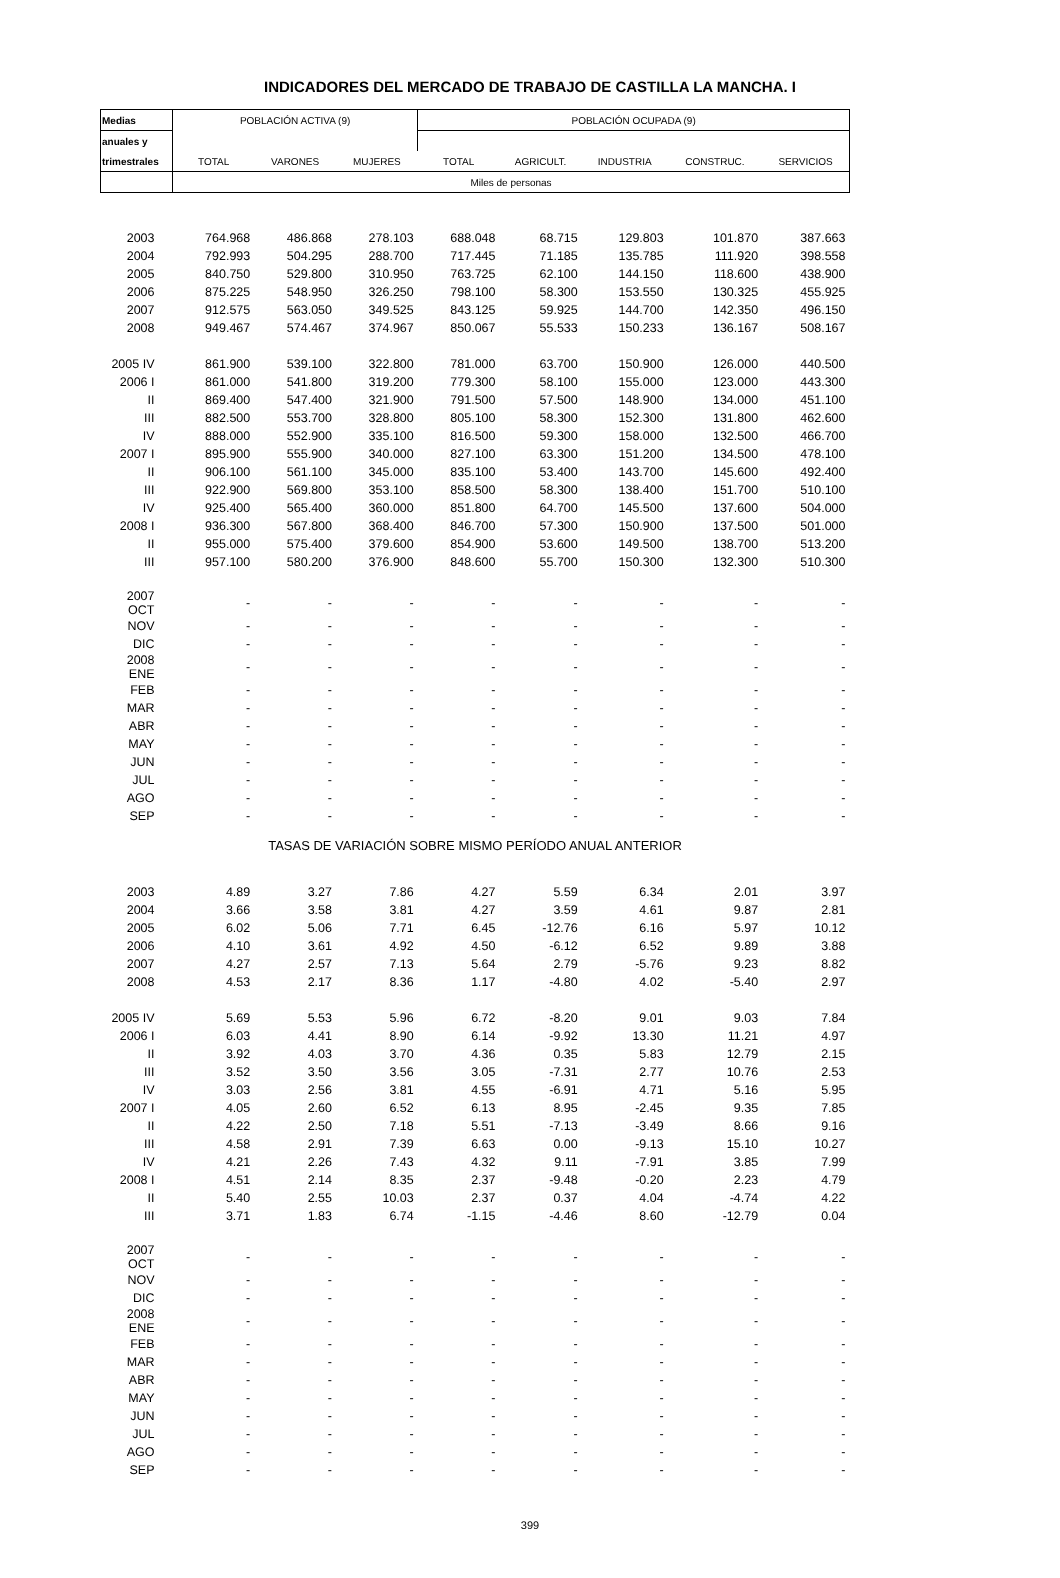INDICADORES DEL MERCADO DE TRABAJO DE CASTILLA LA MANCHA. I
| Medias | POBLACIÓN ACTIVA (9) | | | POBLACIÓN OCUPADA (9) | | | | |
| --- | --- | --- | --- | --- | --- | --- | --- | --- |
| anuales y | | | | | | | | |
| trimestrales | TOTAL | VARONES | MUJERES | TOTAL | AGRICULT. | INDUSTRIA | CONSTRUC. | SERVICIOS |
| | Miles de personas | | | | | | | |
| 2003 | 764.968 | 486.868 | 278.103 | 688.048 | 68.715 | 129.803 | 101.870 | 387.663 |
| 2004 | 792.993 | 504.295 | 288.700 | 717.445 | 71.185 | 135.785 | 111.920 | 398.558 |
| 2005 | 840.750 | 529.800 | 310.950 | 763.725 | 62.100 | 144.150 | 118.600 | 438.900 |
| 2006 | 875.225 | 548.950 | 326.250 | 798.100 | 58.300 | 153.550 | 130.325 | 455.925 |
| 2007 | 912.575 | 563.050 | 349.525 | 843.125 | 59.925 | 144.700 | 142.350 | 496.150 |
| 2008 | 949.467 | 574.467 | 374.967 | 850.067 | 55.533 | 150.233 | 136.167 | 508.167 |
| 2005 IV | 861.900 | 539.100 | 322.800 | 781.000 | 63.700 | 150.900 | 126.000 | 440.500 |
| 2006 I | 861.000 | 541.800 | 319.200 | 779.300 | 58.100 | 155.000 | 123.000 | 443.300 |
| II | 869.400 | 547.400 | 321.900 | 791.500 | 57.500 | 148.900 | 134.000 | 451.100 |
| III | 882.500 | 553.700 | 328.800 | 805.100 | 58.300 | 152.300 | 131.800 | 462.600 |
| IV | 888.000 | 552.900 | 335.100 | 816.500 | 59.300 | 158.000 | 132.500 | 466.700 |
| 2007 I | 895.900 | 555.900 | 340.000 | 827.100 | 63.300 | 151.200 | 134.500 | 478.100 |
| II | 906.100 | 561.100 | 345.000 | 835.100 | 53.400 | 143.700 | 145.600 | 492.400 |
| III | 922.900 | 569.800 | 353.100 | 858.500 | 58.300 | 138.400 | 151.700 | 510.100 |
| IV | 925.400 | 565.400 | 360.000 | 851.800 | 64.700 | 145.500 | 137.600 | 504.000 |
| 2008 I | 936.300 | 567.800 | 368.400 | 846.700 | 57.300 | 150.900 | 137.500 | 501.000 |
| II | 955.000 | 575.400 | 379.600 | 854.900 | 53.600 | 149.500 | 138.700 | 513.200 |
| III | 957.100 | 580.200 | 376.900 | 848.600 | 55.700 | 150.300 | 132.300 | 510.300 |
| 2007 OCT | - | - | - | - | - | - | - | - |
| NOV | - | - | - | - | - | - | - | - |
| DIC | - | - | - | - | - | - | - | - |
| 2008 ENE | - | - | - | - | - | - | - | - |
| FEB | - | - | - | - | - | - | - | - |
| MAR | - | - | - | - | - | - | - | - |
| ABR | - | - | - | - | - | - | - | - |
| MAY | - | - | - | - | - | - | - | - |
| JUN | - | - | - | - | - | - | - | - |
| JUL | - | - | - | - | - | - | - | - |
| AGO | - | - | - | - | - | - | - | - |
| SEP | - | - | - | - | - | - | - | - |
| TASAS DE VARIACIÓN SOBRE MISMO PERÍODO ANUAL ANTERIOR | | | | | | | | |
| 2003 | 4.89 | 3.27 | 7.86 | 4.27 | 5.59 | 6.34 | 2.01 | 3.97 |
| 2004 | 3.66 | 3.58 | 3.81 | 4.27 | 3.59 | 4.61 | 9.87 | 2.81 |
| 2005 | 6.02 | 5.06 | 7.71 | 6.45 | -12.76 | 6.16 | 5.97 | 10.12 |
| 2006 | 4.10 | 3.61 | 4.92 | 4.50 | -6.12 | 6.52 | 9.89 | 3.88 |
| 2007 | 4.27 | 2.57 | 7.13 | 5.64 | 2.79 | -5.76 | 9.23 | 8.82 |
| 2008 | 4.53 | 2.17 | 8.36 | 1.17 | -4.80 | 4.02 | -5.40 | 2.97 |
| 2005 IV | 5.69 | 5.53 | 5.96 | 6.72 | -8.20 | 9.01 | 9.03 | 7.84 |
| 2006 I | 6.03 | 4.41 | 8.90 | 6.14 | -9.92 | 13.30 | 11.21 | 4.97 |
| II | 3.92 | 4.03 | 3.70 | 4.36 | 0.35 | 5.83 | 12.79 | 2.15 |
| III | 3.52 | 3.50 | 3.56 | 3.05 | -7.31 | 2.77 | 10.76 | 2.53 |
| IV | 3.03 | 2.56 | 3.81 | 4.55 | -6.91 | 4.71 | 5.16 | 5.95 |
| 2007 I | 4.05 | 2.60 | 6.52 | 6.13 | 8.95 | -2.45 | 9.35 | 7.85 |
| II | 4.22 | 2.50 | 7.18 | 5.51 | -7.13 | -3.49 | 8.66 | 9.16 |
| III | 4.58 | 2.91 | 7.39 | 6.63 | 0.00 | -9.13 | 15.10 | 10.27 |
| IV | 4.21 | 2.26 | 7.43 | 4.32 | 9.11 | -7.91 | 3.85 | 7.99 |
| 2008 I | 4.51 | 2.14 | 8.35 | 2.37 | -9.48 | -0.20 | 2.23 | 4.79 |
| II | 5.40 | 2.55 | 10.03 | 2.37 | 0.37 | 4.04 | -4.74 | 4.22 |
| III | 3.71 | 1.83 | 6.74 | -1.15 | -4.46 | 8.60 | -12.79 | 0.04 |
| 2007 OCT | - | - | - | - | - | - | - | - |
| NOV | - | - | - | - | - | - | - | - |
| DIC | - | - | - | - | - | - | - | - |
| 2008 ENE | - | - | - | - | - | - | - | - |
| FEB | - | - | - | - | - | - | - | - |
| MAR | - | - | - | - | - | - | - | - |
| ABR | - | - | - | - | - | - | - | - |
| MAY | - | - | - | - | - | - | - | - |
| JUN | - | - | - | - | - | - | - | - |
| JUL | - | - | - | - | - | - | - | - |
| AGO | - | - | - | - | - | - | - | - |
| SEP | - | - | - | - | - | - | - | - |
399